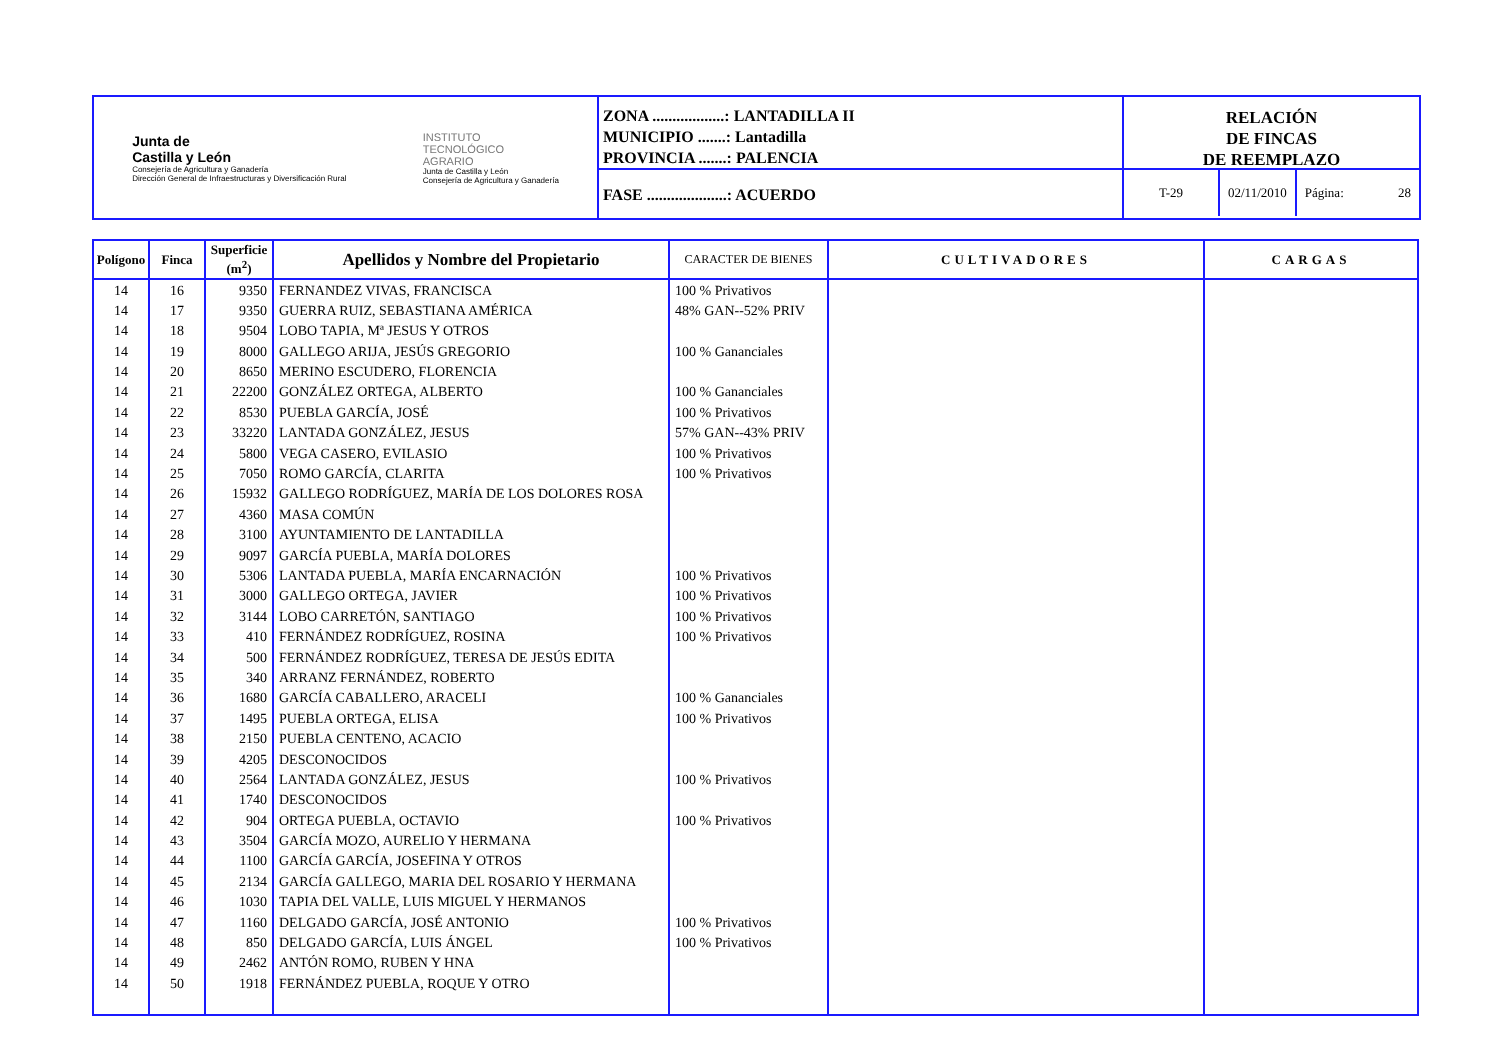Junta de
Castilla y León
Consejería de Agricultura y Ganadería
Dirección General de Infraestructuras y Diversificación Rural
INSTITUTO
TECNOLÓGICO
AGRARIO
Junta de Castilla y León
Consejería de Agricultura y Ganadería
ZONA ..................: LANTADILLA II
MUNICIPIO .......: Lantadilla
PROVINCIA .......: PALENCIA
FASE ....................: ACUERDO
RELACIÓN
DE FINCAS
DE REEMPLAZO
T-29
02/11/2010
Página: 28
| Polígono | Finca | Superficie (m<sup>2</sup>) | Apellidos y Nombre del Propietario | CARACTER DE BIENES | CULTIVADORES | CARGAS |
| --- | --- | --- | --- | --- | --- | --- |
| 14 | 16 | 9350 | FERNANDEZ VIVAS, FRANCISCA | 100 % Privativos | | |
| 14 | 17 | 9350 | GUERRA RUIZ, SEBASTIANA AMÉRICA | 48% GAN--52% PRIV | | |
| 14 | 18 | 9504 | LOBO TAPIA, Mª JESUS Y OTROS | | | |
| 14 | 19 | 8000 | GALLEGO ARIJA, JESÚS GREGORIO | 100 % Gananciales | | |
| 14 | 20 | 8650 | MERINO ESCUDERO, FLORENCIA | | | |
| 14 | 21 | 22200 | GONZÁLEZ ORTEGA, ALBERTO | 100 % Gananciales | | |
| 14 | 22 | 8530 | PUEBLA GARCÍA, JOSÉ | 100 % Privativos | | |
| 14 | 23 | 33220 | LANTADA GONZÁLEZ, JESUS | 57% GAN--43% PRIV | | |
| 14 | 24 | 5800 | VEGA CASERO, EVILASIO | 100 % Privativos | | |
| 14 | 25 | 7050 | ROMO GARCÍA, CLARITA | 100 % Privativos | | |
| 14 | 26 | 15932 | GALLEGO RODRÍGUEZ, MARÍA DE LOS DOLORES ROSA | | | |
| 14 | 27 | 4360 | MASA COMÚN | | | |
| 14 | 28 | 3100 | AYUNTAMIENTO DE LANTADILLA | | | |
| 14 | 29 | 9097 | GARCÍA PUEBLA, MARÍA DOLORES | | | |
| 14 | 30 | 5306 | LANTADA PUEBLA, MARÍA ENCARNACIÓN | 100 % Privativos | | |
| 14 | 31 | 3000 | GALLEGO ORTEGA, JAVIER | 100 % Privativos | | |
| 14 | 32 | 3144 | LOBO CARRETÓN, SANTIAGO | 100 % Privativos | | |
| 14 | 33 | 410 | FERNÁNDEZ RODRÍGUEZ, ROSINA | 100 % Privativos | | |
| 14 | 34 | 500 | FERNÁNDEZ RODRÍGUEZ, TERESA DE JESÚS EDITA | | | |
| 14 | 35 | 340 | ARRANZ FERNÁNDEZ, ROBERTO | | | |
| 14 | 36 | 1680 | GARCÍA CABALLERO, ARACELI | 100 % Gananciales | | |
| 14 | 37 | 1495 | PUEBLA ORTEGA, ELISA | 100 % Privativos | | |
| 14 | 38 | 2150 | PUEBLA CENTENO, ACACIO | | | |
| 14 | 39 | 4205 | DESCONOCIDOS | | | |
| 14 | 40 | 2564 | LANTADA GONZÁLEZ, JESUS | 100 % Privativos | | |
| 14 | 41 | 1740 | DESCONOCIDOS | | | |
| 14 | 42 | 904 | ORTEGA PUEBLA, OCTAVIO | 100 % Privativos | | |
| 14 | 43 | 3504 | GARCÍA MOZO, AURELIO Y HERMANA | | | |
| 14 | 44 | 1100 | GARCÍA GARCÍA, JOSEFINA Y OTROS | | | |
| 14 | 45 | 2134 | GARCÍA GALLEGO, MARIA DEL ROSARIO Y HERMANA | | | |
| 14 | 46 | 1030 | TAPIA DEL VALLE, LUIS MIGUEL Y HERMANOS | | | |
| 14 | 47 | 1160 | DELGADO GARCÍA, JOSÉ ANTONIO | 100 % Privativos | | |
| 14 | 48 | 850 | DELGADO GARCÍA, LUIS ÁNGEL | 100 % Privativos | | |
| 14 | 49 | 2462 | ANTÓN ROMO, RUBEN Y HNA | | | |
| 14 | 50 | 1918 | FERNÁNDEZ PUEBLA, ROQUE Y OTRO | | | |